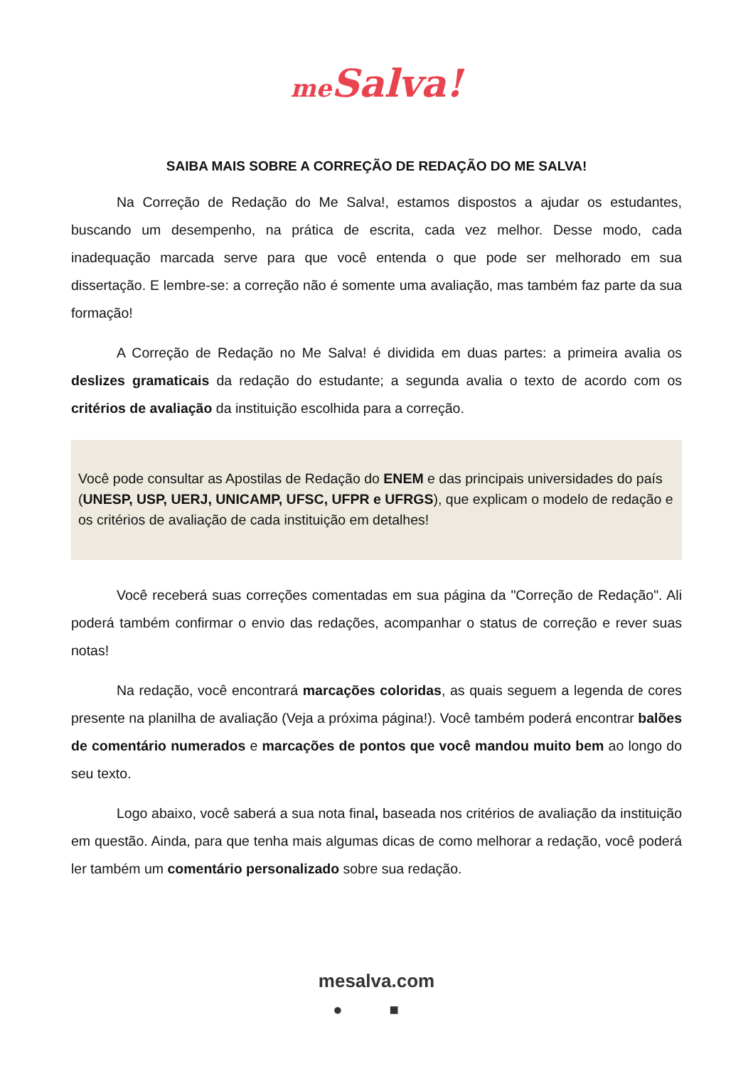me Salva!
SAIBA MAIS SOBRE A CORREÇÃO DE REDAÇÃO DO ME SALVA!
Na Correção de Redação do Me Salva!, estamos dispostos a ajudar os estudantes, buscando um desempenho, na prática de escrita, cada vez melhor. Desse modo, cada inadequação marcada serve para que você entenda o que pode ser melhorado em sua dissertação. E lembre-se: a correção não é somente uma avaliação, mas também faz parte da sua formação!
A Correção de Redação no Me Salva! é dividida em duas partes: a primeira avalia os deslizes gramaticais da redação do estudante; a segunda avalia o texto de acordo com os critérios de avaliação da instituição escolhida para a correção.
Você pode consultar as Apostilas de Redação do ENEM e das principais universidades do país (UNESP, USP, UERJ, UNICAMP, UFSC, UFPR e UFRGS), que explicam o modelo de redação e os critérios de avaliação de cada instituição em detalhes!
Você receberá suas correções comentadas em sua página da "Correção de Redação". Ali poderá também confirmar o envio das redações, acompanhar o status de correção e rever suas notas!
Na redação, você encontrará marcações coloridas, as quais seguem a legenda de cores presente na planilha de avaliação (Veja a próxima página!). Você também poderá encontrar balões de comentário numerados e marcações de pontos que você mandou muito bem ao longo do seu texto.
Logo abaixo, você saberá a sua nota final, baseada nos critérios de avaliação da instituição em questão. Ainda, para que tenha mais algumas dicas de como melhorar a redação, você poderá ler também um comentário personalizado sobre sua redação.
mesalva.com
● ■